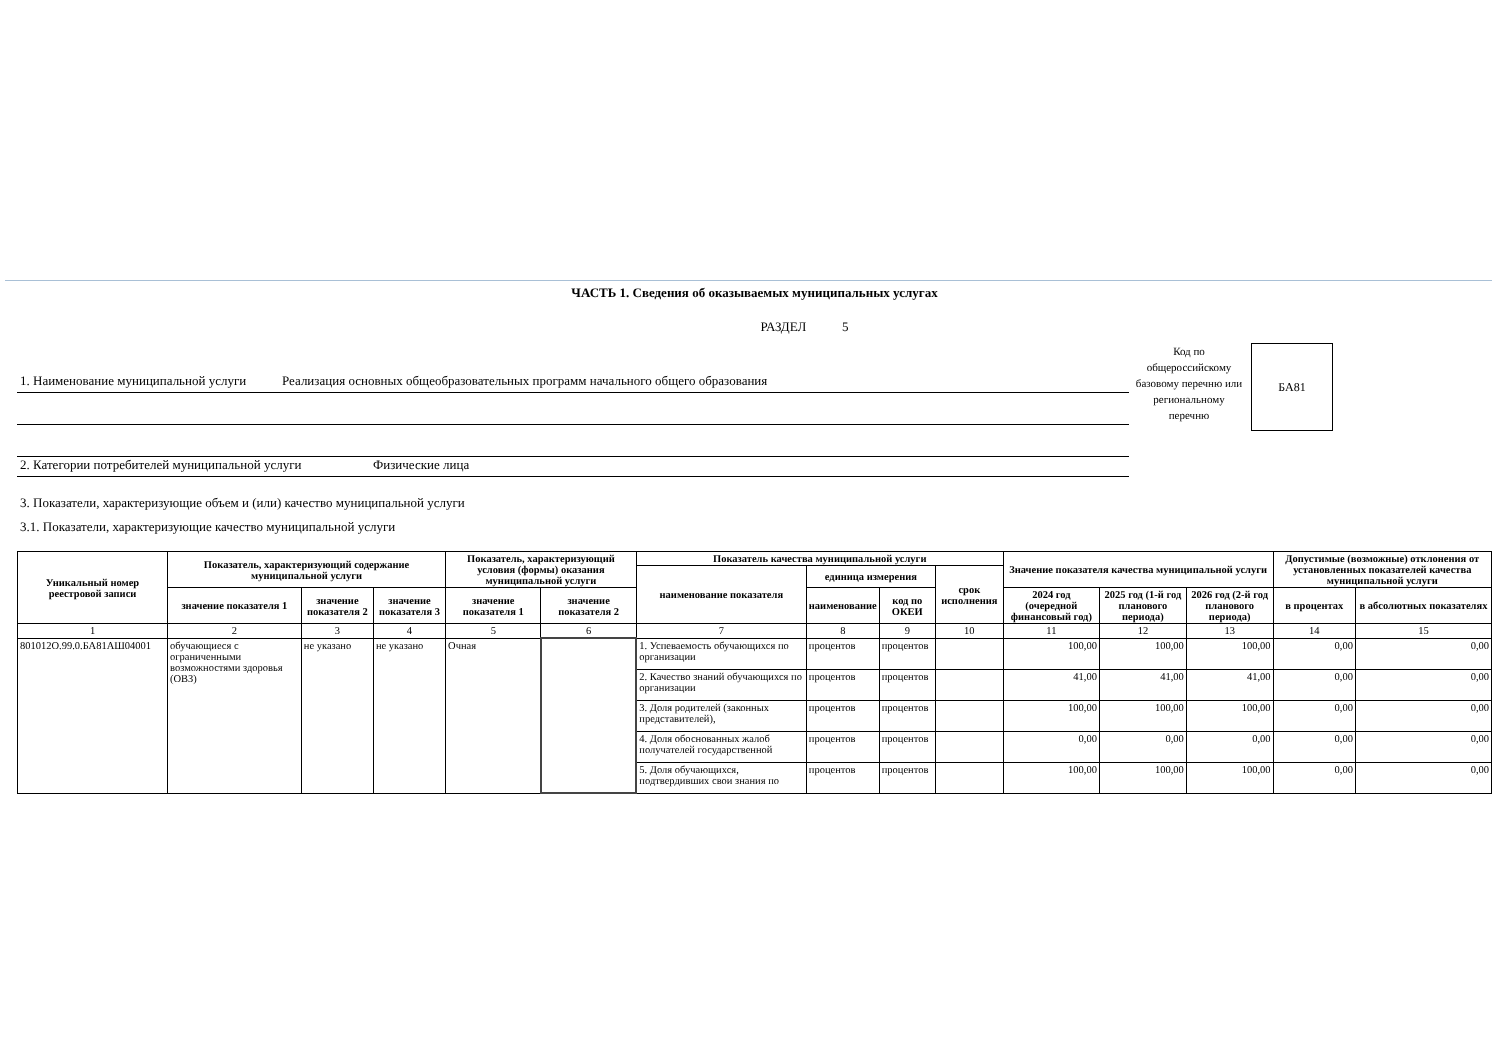ЧАСТЬ 1. Сведения об оказываемых муниципальных услугах
РАЗДЕЛ 5
1. Наименование муниципальной услуги Реализация основных общеобразовательных программ начального общего образования
2. Категории потребителей муниципальной услуги Физические лица
Код по общероссийскому базовому перечню или региональному перечню
БА81
3. Показатели, характеризующие объем и (или) качество муниципальной услуги
3.1. Показатели, характеризующие качество муниципальной услуги
| Уникальный номер реестровой записи | Показатель, характеризующий содержание муниципальной услуги | | | Показатель, характеризующий условия (формы) оказания муниципальной услуги | | Показатель качества муниципальной услуги | | | | Значение показателя качества муниципальной услуги | | | Допустимые (возможные) отклонения от установленных показателей качества муниципальной услуги | |
| --- | --- | --- | --- | --- | --- | --- | --- | --- | --- | --- | --- | --- | --- | --- |
| | | | | | | наименование показателя | единица измерения | | срок исполнения | | | | | |
| | значение показателя 1 | значение показателя 2 | значение показателя 3 | значение показателя 1 | значение показателя 2 | | наименование | код по ОКЕИ | | 2024 год (очередной финансовый год) | 2025 год (1-й год планового периода) | 2026 год (2-й год планового периода) | в процентах | в абсолютных показателях |
| 1 | 2 | 3 | 4 | 5 | 6 | 7 | 8 | 9 | 10 | 11 | 12 | 13 | 14 | 15 |
| 801012О.99.0.БА81АШ04001 | обучающиеся с ограниченными возможностями здоровья (ОВЗ) | не указано | не указано | Очная | | 1. Успеваемость обучающихся по организации | процентов | процентов | | 100,00 | 100,00 | 100,00 | 0,00 | 0,00 |
| | | | | | | 2. Качество знаний обучающихся по организации | процентов | процентов | | 41,00 | 41,00 | 41,00 | 0,00 | 0,00 |
| | | | | | | 3. Доля родителей (законных представителей), | процентов | процентов | | 100,00 | 100,00 | 100,00 | 0,00 | 0,00 |
| | | | | | | 4. Доля обоснованных жалоб получателей государственной | процентов | процентов | | 0,00 | 0,00 | 0,00 | 0,00 | 0,00 |
| | | | | | | 5. Доля обучающихся, подтвердивших свои знания по | процентов | процентов | | 100,00 | 100,00 | 100,00 | 0,00 | 0,00 |